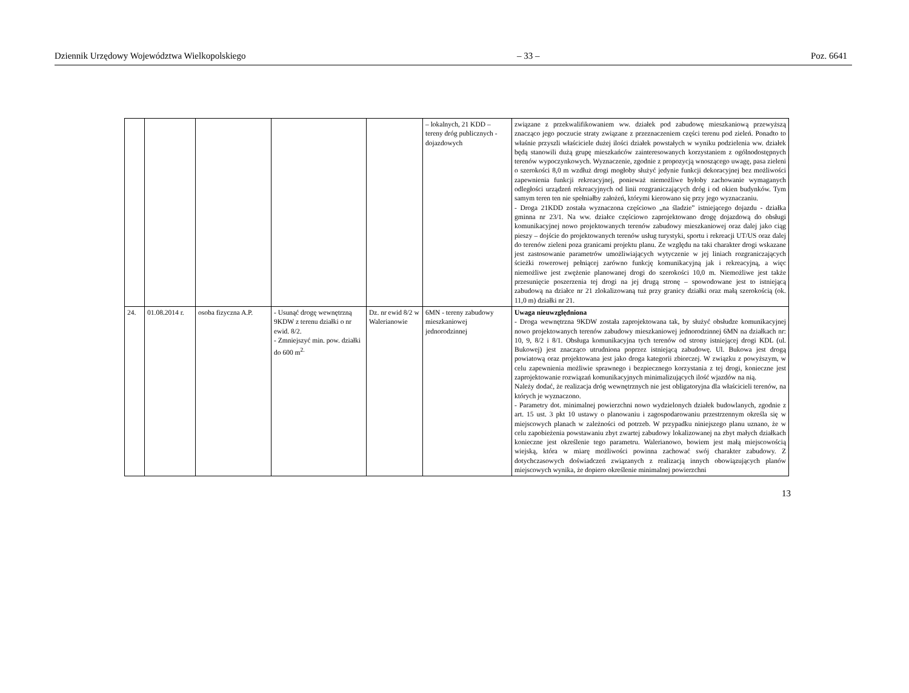Dziennik Urzędowy Województwa Wielkopolskiego – 33 – Poz. 6641
| | | | | | – lokalnych, 21 KDD – tereny dróg publicznych - dojazdowych | związane z przekwalifikowaniem ww. działek pod zabudowę mieszkaniową przewyższą znacząco jego poczucie straty związane z przeznaczeniem części terenu pod zieleń. Ponadto to właśnie przyszli właściciele dużej ilości działek powstałych w wyniku podzielenia ww. działek będą stanowili dużą grupę mieszkańców zainteresowanych korzystaniem z ogólnodostępnych terenów wypoczynkowych. Wyznaczenie, zgodnie z propozycją wnoszącego uwagę, pasa zieleni o szerokości 8,0 m wzdłuż drogi mogłoby służyć jedynie funkcji dekoracyjnej bez możliwości zapewnienia funkcji rekreacyjnej, ponieważ niemożliwe byłoby zachowanie wymaganych odległości urządzeń rekreacyjnych od linii rozgraniczających dróg i od okien budynków. Tym samym teren ten nie spełniałby założeń, którymi kierowano się przy jego wyznaczaniu. - Droga 21KDD została wyznaczona częściowo „na śladzie” istniejącego dojazdu - działka gminna nr 23/1. Na ww. działce częściowo zaprojektowano drogę dojazdową do obsługi komunikacyjnej nowo projektowanych terenów zabudowy mieszkaniowej oraz dalej jako ciąg pieszy – dojście do projektowanych terenów usług turystyki, sportu i rekreacji UT/US oraz dalej do terenów zieleni poza granicami projektu planu. Ze względu na taki charakter drogi wskazane jest zastosowanie parametrów umożliwiających wytyczenie w jej liniach rozgraniczających ścieżki rowerowej pełniącej zarówno funkcję komunikacyjną jak i rekreacyjną, a więc niemożliwe jest zwężenie planowanej drogi do szerokości 10,0 m. Niemożliwe jest także przesunięcie poszerzenia tej drogi na jej drugą stronę – spowodowane jest to istniejącą zabudową na działce nr 21 zlokalizowaną tuż przy granicy działki oraz małą szerokością (ok. 11,0 m) działki nr 21. |
| 24. | 01.08.2014 r. | osoba fizyczna A.P. | - Usunąć drogę wewnętrzną 9KDW z terenu działki o nr ewid. 8/2. - Zmniejszyć min. pow. działki do 600 m<sup>2.</sup> | Dz. nr ewid 8/2 w Walerianowie | 6MN - tereny zabudowy mieszkaniowej jednorodzinnej | Uwaga nieuwzględniona - Droga wewnętrzna 9KDW została zaprojektowana tak, by służyć obsłudze komunikacyjnej nowo projektowanych terenów zabudowy mieszkaniowej jednorodzinnej 6MN na działkach nr: 10, 9, 8/2 i 8/1. Obsługa komunikacyjna tych terenów od strony istniejącej drogi KDL (ul. Bukowej) jest znacząco utrudniona poprzez istniejącą zabudowę. Ul. Bukowa jest drogą powiatową oraz projektowana jest jako droga kategorii zbiorczej. W związku z powyższym, w celu zapewnienia możliwie sprawnego i bezpiecznego korzystania z tej drogi, konieczne jest zaprojektowanie rozwiązań komunikacyjnych minimalizujących ilość wjazdów na nią. Należy dodać, że realizacja dróg wewnętrznych nie jest obligatoryjna dla właścicieli terenów, na których je wyznaczono. - Parametry dot. minimalnej powierzchni nowo wydzielonych działek budowlanych, zgodnie z art. 15 ust. 3 pkt 10 ustawy o planowaniu i zagospodarowaniu przestrzennym określa się w miejscowych planach w zależności od potrzeb. W przypadku niniejszego planu uznano, że w celu zapobieżenia powstawaniu zbyt zwartej zabudowy lokalizowanej na zbyt małych działkach konieczne jest określenie tego parametru. Walerianowo, bowiem jest małą miejscowością wiejską, która w miarę możliwości powinna zachować swój charakter zabudowy. Z dotychczasowych doświadczeń związanych z realizacją innych obowiązujących planów miejscowych wynika, że dopiero określenie minimalnej powierzchni |
13